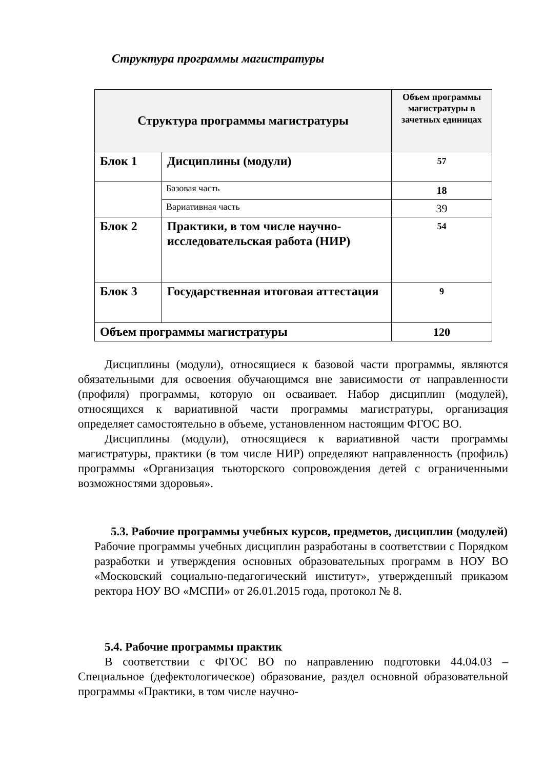Структура программы магистратуры
| Структура программы магистратуры | | Объем программы магистратуры в зачетных единицах |
| --- | --- | --- |
| Блок 1 | Дисциплины (модули) | 57 |
| | Базовая часть | 18 |
| | Вариативная часть | 39 |
| Блок 2 | Практики, в том числе научно-исследовательская работа (НИР) | 54 |
| Блок 3 | Государственная итоговая аттестация | 9 |
| Объем программы магистратуры | | 120 |
Дисциплины (модули), относящиеся к базовой части программы, являются обязательными для освоения обучающимся вне зависимости от направленности (профиля) программы, которую он осваивает. Набор дисциплин (модулей), относящихся к вариативной части программы магистратуры, организация определяет самостоятельно в объеме, установленном настоящим ФГОС ВО.
Дисциплины (модули), относящиеся к вариативной части программы магистратуры, практики (в том числе НИР) определяют направленность (профиль) программы «Организация тьюторского сопровождения детей с ограниченными возможностями здоровья».
5.3. Рабочие программы учебных курсов, предметов, дисциплин (модулей)
Рабочие программы учебных дисциплин разработаны в соответствии с Порядком разработки и утверждения основных образовательных программ в НОУ ВО «Московский социально-педагогический институт», утвержденный приказом ректора НОУ ВО «МСПИ» от 26.01.2015 года, протокол № 8.
5.4. Рабочие программы практик
В соответствии с ФГОС ВО по направлению подготовки 44.04.03 – Специальное (дефектологическое) образование, раздел основной образовательной программы «Практики, в том числе научно-